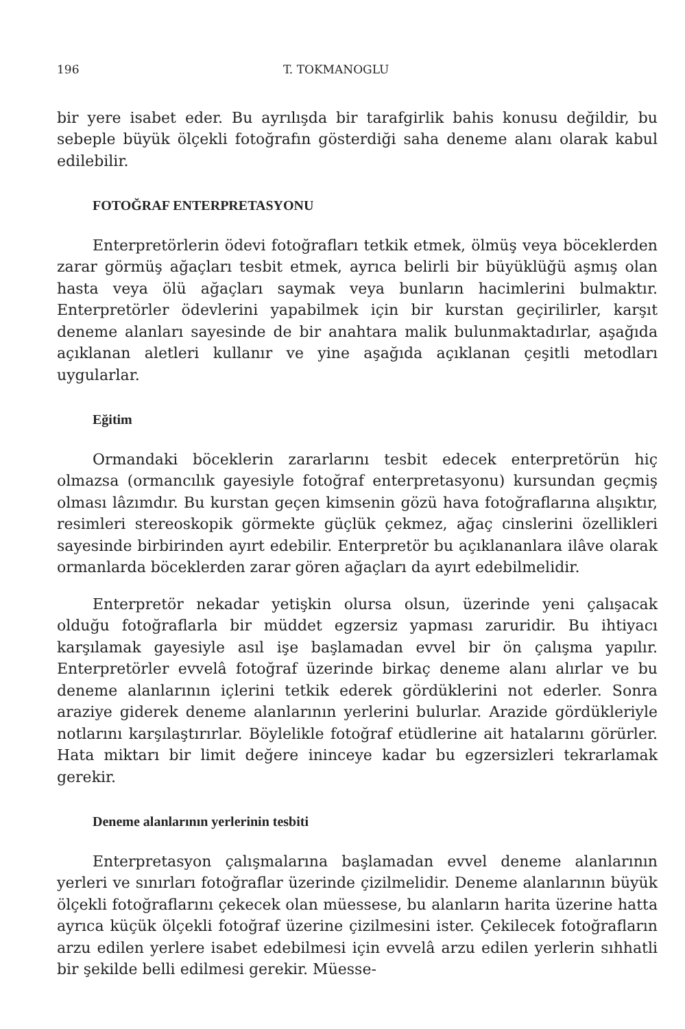196 T. TOKMANOGLU
bir yere isabet eder. Bu ayrılışda bir tarafgirlik bahis konusu değildir, bu sebeple büyük ölçekli fotoğrafın gösterdiği saha deneme alanı olarak kabul edilebilir.
FOTOĞRAF ENTERPRETASYONU
Enterpretörlerin ödevi fotoğrafları tetkik etmek, ölmüş veya böceklerden zarar görmüş ağaçları tesbit etmek, ayrıca belirli bir büyüklüğü aşmış olan hasta veya ölü ağaçları saymak veya bunların hacimlerini bulmaktır. Enterpretörler ödevlerini yapabilmek için bir kurstan geçirilirler, karşıt deneme alanları sayesinde de bir anahtara malik bulunmaktadırlar, aşağıda açıklanan aletleri kullanır ve yine aşağıda açıklanan çeşitli metodları uygularlar.
Eğitim
Ormandaki böceklerin zararlarını tesbit edecek enterpretörün hiç olmazsa (ormancılık gayesiyle fotoğraf enterpretasyonu) kursundan geçmiş olması lâzımdır. Bu kurstan geçen kimsenin gözü hava fotoğraflarına alışıktır, resimleri stereoskopik görmekte güçlük çekmez, ağaç cinslerini özellikleri sayesinde birbirinden ayırt edebilir. Enterpretör bu açıklananlara ilâve olarak ormanlarda böceklerden zarar gören ağaçları da ayırt edebilmelidir.
Enterpretör nekadar yetişkin olursa olsun, üzerinde yeni çalışacak olduğu fotoğraflarla bir müddet egzersiz yapması zaruridir. Bu ihtiyacı karşılamak gayesiyle asıl işe başlamadan evvel bir ön çalışma yapılır. Enterpretörler evvelâ fotoğraf üzerinde birkaç deneme alanı alırlar ve bu deneme alanlarının içlerini tetkik ederek gördüklerini not ederler. Sonra araziye giderek deneme alanlarının yerlerini bulurlar. Arazide gördükleriyle notlarını karşılaştırırlar. Böylelikle fotoğraf etüdlerine ait hatalarını görürler. Hata miktarı bir limit değere ininceye kadar bu egzersizleri tekrarlamak gerekir.
Deneme alanlarının yerlerinin tesbiti
Enterpretasyon çalışmalarına başlamadan evvel deneme alanlarının yerleri ve sınırları fotoğraflar üzerinde çizilmelidir. Deneme alanlarının büyük ölçekli fotoğraflarını çekecek olan müessese, bu alanların harita üzerine hatta ayrıca küçük ölçekli fotoğraf üzerine çizilmesini ister. Çekilecek fotoğrafların arzu edilen yerlere isabet edebilmesi için evvelâ arzu edilen yerlerin sıhhatli bir şekilde belli edilmesi gerekir. Müesse-